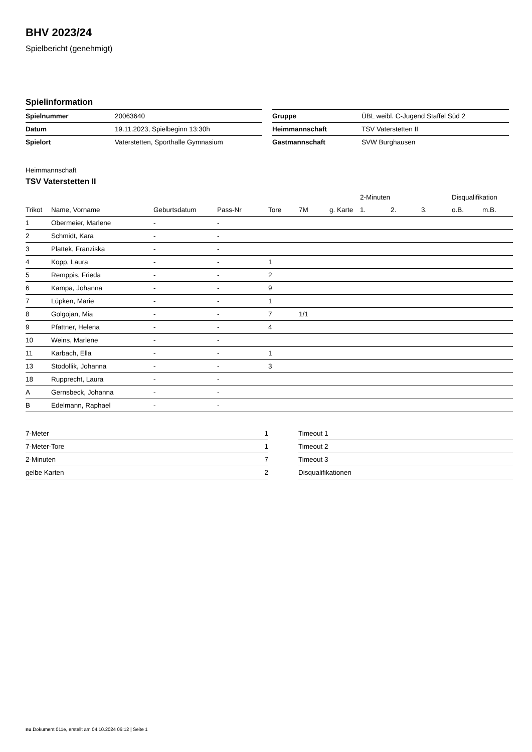BHV 2023/24
Spielbericht (genehmigt)
Spielinformation
| Spielnummer | 20063640 |
| Datum | 19.11.2023, Spielbeginn 13:30h |
| Spielort | Vaterstetten, Sporthalle Gymnasium |
| Gruppe | ÜBL weibl. C-Jugend Staffel Süd 2 |
| Heimmannschaft | TSV Vaterstetten II |
| Gastmannschaft | SVW Burghausen |
Heimmannschaft
TSV Vaterstetten II
| | | | | | | | 2-Minuten | | | Disqualifikation | |
| --- | --- | --- | --- | --- | --- | --- | --- | --- | --- | --- | --- |
| Trikot | Name, Vorname | Geburtsdatum | Pass-Nr | Tore | 7M | g. Karte | 1. | 2. | 3. | o.B. | m.B. |
| 1 | Obermeier, Marlene | - | - | | | | | | | | |
| 2 | Schmidt, Kara | - | - | | | | | | | | |
| 3 | Plattek, Franziska | - | - | | | | | | | | |
| 4 | Kopp, Laura | - | - | 1 | | | | | | | |
| 5 | Remppis, Frieda | - | - | 2 | | | | | | | |
| 6 | Kampa, Johanna | - | - | 9 | | | | | | | |
| 7 | Lüpken, Marie | - | - | 1 | | | | | | | |
| 8 | Golgojan, Mia | - | - | 7 | 1/1 | | | | | | |
| 9 | Pfattner, Helena | - | - | 4 | | | | | | | |
| 10 | Weins, Marlene | - | - | | | | | | | | |
| 11 | Karbach, Ella | - | - | 1 | | | | | | | |
| 13 | Stodollik, Johanna | - | - | 3 | | | | | | | |
| 18 | Rupprecht, Laura | - | - | | | | | | | | |
| A | Gernsbeck, Johanna | - | - | | | | | | | | |
| B | Edelmann, Raphael | - | - | | | | | | | | |
| 7-Meter | 1 |
| 7-Meter-Tore | 1 |
| 2-Minuten | 7 |
| gelbe Karten | 2 |
| Timeout 1 |
| Timeout 2 |
| Timeout 3 |
| Disqualifikationen |
nu.Dokument 011e, erstellt am 04.10.2024 06:12 | Seite 1